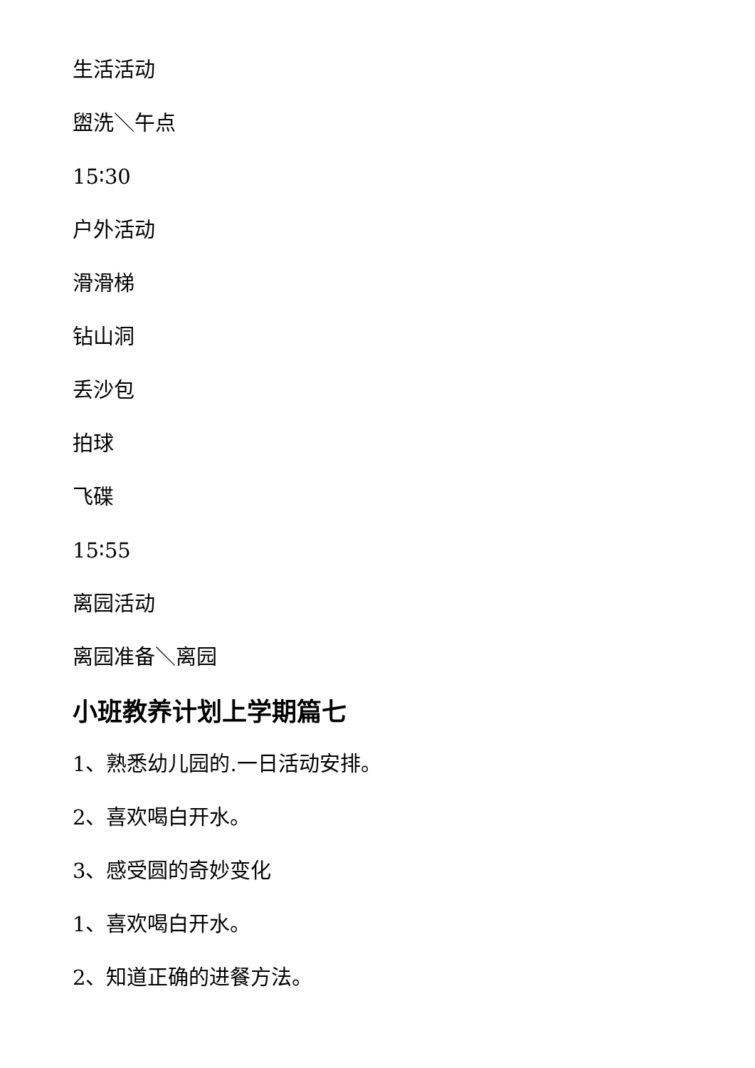生活活动
盥洗＼午点
15∶30
户外活动
滑滑梯
钻山洞
丢沙包
拍球
飞碟
15∶55
离园活动
离园准备＼离园
小班教养计划上学期篇七
1、熟悉幼儿园的.一日活动安排。
2、喜欢喝白开水。
3、感受圆的奇妙变化
1、喜欢喝白开水。
2、知道正确的进餐方法。